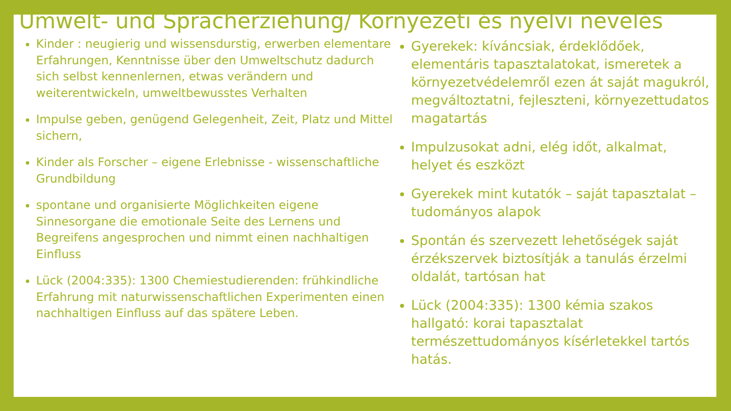Umwelt- und Spracherziehung/ Környezeti és nyelvi nevelés
Kinder : neugierig und wissensdurstig, erwerben elementare Erfahrungen, Kenntnisse über den Umweltschutz dadurch sich selbst kennenlernen, etwas verändern und weiterentwickeln, umweltbewusstes Verhalten
Impulse geben, genügend Gelegenheit, Zeit, Platz und Mittel sichern,
Kinder als Forscher – eigene Erlebnisse - wissenschaftliche Grundbildung
spontane und organisierte Möglichkeiten eigene Sinnesorgane die emotionale Seite des Lernens und Begreifens angesprochen und nimmt einen nachhaltigen Einfluss
Lück (2004:335): 1300 Chemiestudierenden: frühkindliche Erfahrung mit naturwissenschaftlichen Experimenten einen nachhaltigen Einfluss auf das spätere Leben.
Gyerekek: kíváncsiak, érdeklődőek, elementáris tapasztalatokat, ismeretek a környezetvédelemről ezen át saját magukról, megváltoztatni, fejleszteni, környezettudatos magatartás
Impulzusokat adni, elég időt, alkalmat, helyet és eszközt
Gyerekek mint kutatók – saját tapasztalat – tudományos alapok
Spontán és szervezett lehetőségek saját érzékszervek biztosítják a tanulás érzelmi oldalát, tartósan hat
Lück (2004:335): 1300 kémia szakos hallgató: korai tapasztalat természettudományos kísérletekkel tartós hatás.